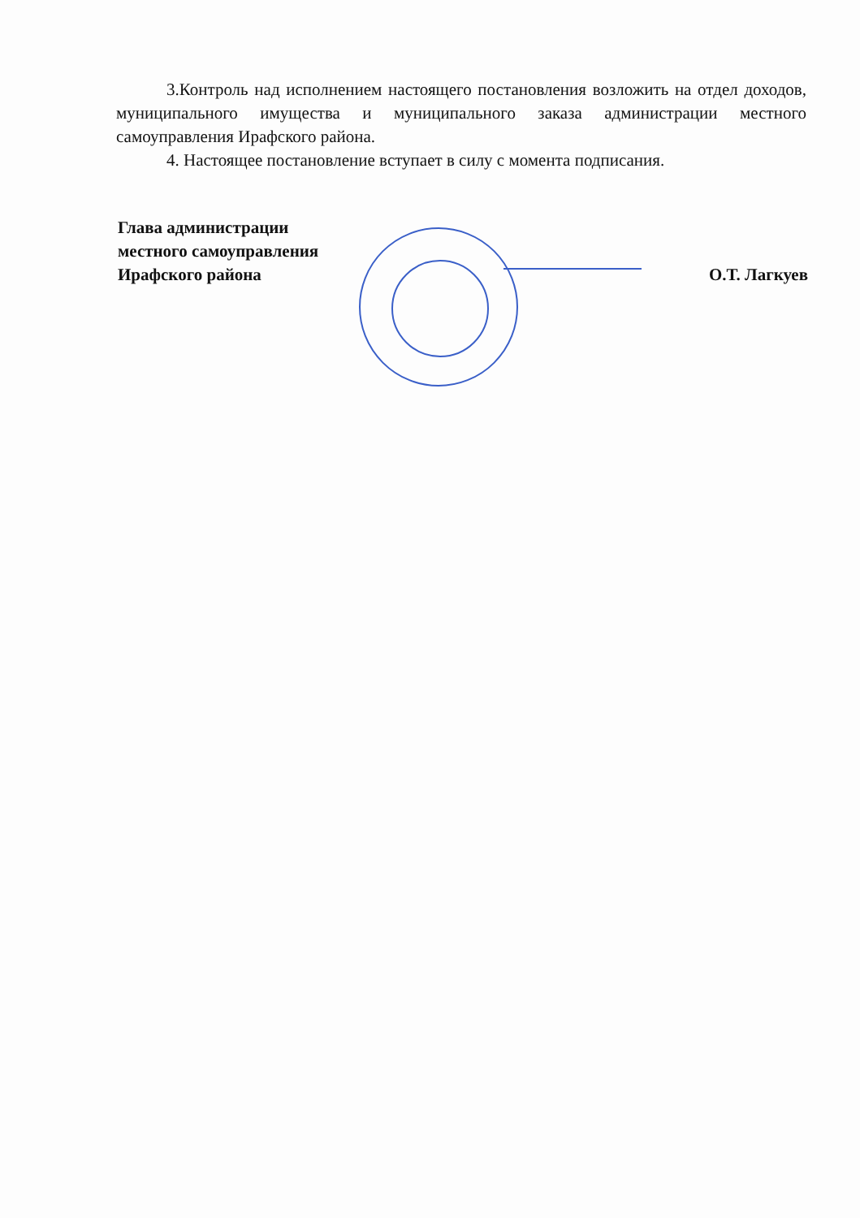3.Контроль над исполнением настоящего постановления возложить на отдел доходов, муниципального имущества и муниципального заказа администрации местного самоуправления Ирафского района.
4. Настоящее постановление вступает в силу с момента подписания.
Глава администрации
местного самоуправления
Ирафского района
О.Т. Лагкуев